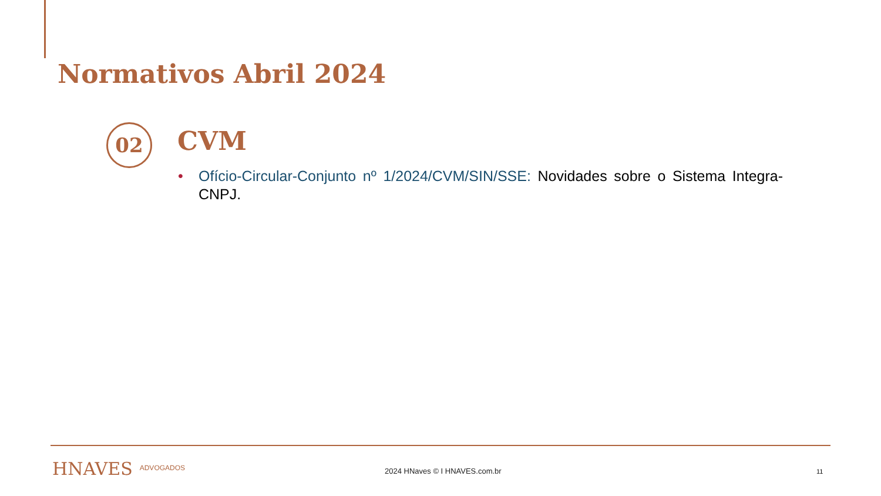Normativos Abril 2024
02 CVM
• Ofício-Circular-Conjunto nº 1/2024/CVM/SIN/SSE: Novidades sobre o Sistema Integra-CNPJ.
HNAVES ADVOGADOS 2024 HNaves © I HNAVES.com.br 11